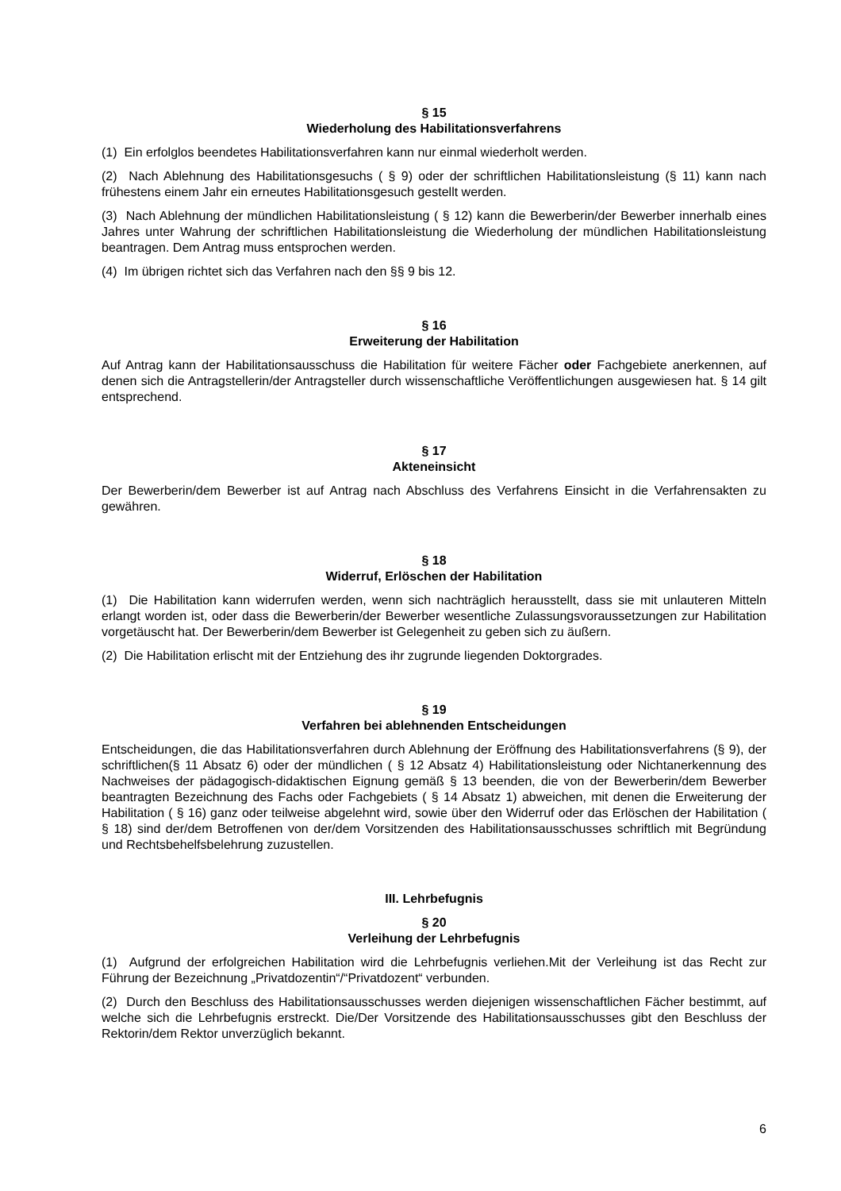§ 15
Wiederholung des Habilitationsverfahrens
(1) Ein erfolglos beendetes Habilitationsverfahren kann nur einmal wiederholt werden.
(2) Nach Ablehnung des Habilitationsgesuchs ( § 9) oder der schriftlichen Habilitationsleistung (§ 11) kann nach frühestens einem Jahr ein erneutes Habilitationsgesuch gestellt werden.
(3) Nach Ablehnung der mündlichen Habilitationsleistung ( § 12) kann die Bewerberin/der Bewerber innerhalb eines Jahres unter Wahrung der schriftlichen Habilitationsleistung die Wiederholung der mündlichen Habilitationsleistung beantragen. Dem Antrag muss entsprochen werden.
(4) Im übrigen richtet sich das Verfahren nach den §§ 9 bis 12.
§ 16
Erweiterung der Habilitation
Auf Antrag kann der Habilitationsausschuss die Habilitation für weitere Fächer oder Fachgebiete anerkennen, auf denen sich die Antragstellerin/der Antragsteller durch wissenschaftliche Veröffentlichungen ausgewiesen hat. § 14 gilt entsprechend.
§ 17
Akteneinsicht
Der Bewerberin/dem Bewerber ist auf Antrag nach Abschluss des Verfahrens Einsicht in die Verfahrensakten zu gewähren.
§ 18
Widerruf, Erlöschen der Habilitation
(1) Die Habilitation kann widerrufen werden, wenn sich nachträglich herausstellt, dass sie mit unlauteren Mitteln erlangt worden ist, oder dass die Bewerberin/der Bewerber wesentliche Zulassungsvoraussetzungen zur Habilitation vorgetäuscht hat. Der Bewerberin/dem Bewerber ist Gelegenheit zu geben sich zu äußern.
(2) Die Habilitation erlischt mit der Entziehung des ihr zugrunde liegenden Doktorgrades.
§ 19
Verfahren bei ablehnenden Entscheidungen
Entscheidungen, die das Habilitationsverfahren durch Ablehnung der Eröffnung des Habilitationsverfahrens (§ 9), der schriftlichen(§ 11 Absatz 6) oder der mündlichen ( § 12 Absatz 4) Habilitationsleistung oder Nichtanerkennung des Nachweises der pädagogisch-didaktischen Eignung gemäß § 13 beenden, die von der Bewerberin/dem Bewerber beantragten Bezeichnung des Fachs oder Fachgebiets ( § 14 Absatz 1) abweichen, mit denen die Erweiterung der Habilitation ( § 16) ganz oder teilweise abgelehnt wird, sowie über den Widerruf oder das Erlöschen der Habilitation ( § 18) sind der/dem Betroffenen von der/dem Vorsitzenden des Habilitationsausschusses schriftlich mit Begründung und Rechtsbehelfsbelehrung zuzustellen.
III. Lehrbefugnis
§ 20
Verleihung der Lehrbefugnis
(1) Aufgrund der erfolgreichen Habilitation wird die Lehrbefugnis verliehen.Mit der Verleihung ist das Recht zur Führung der Bezeichnung „Privatdozentin“/“Privatdozent“ verbunden.
(2) Durch den Beschluss des Habilitationsausschusses werden diejenigen wissenschaftlichen Fächer bestimmt, auf welche sich die Lehrbefugnis erstreckt. Die/Der Vorsitzende des Habilitationsausschusses gibt den Beschluss der Rektorin/dem Rektor unverzüglich bekannt.
6